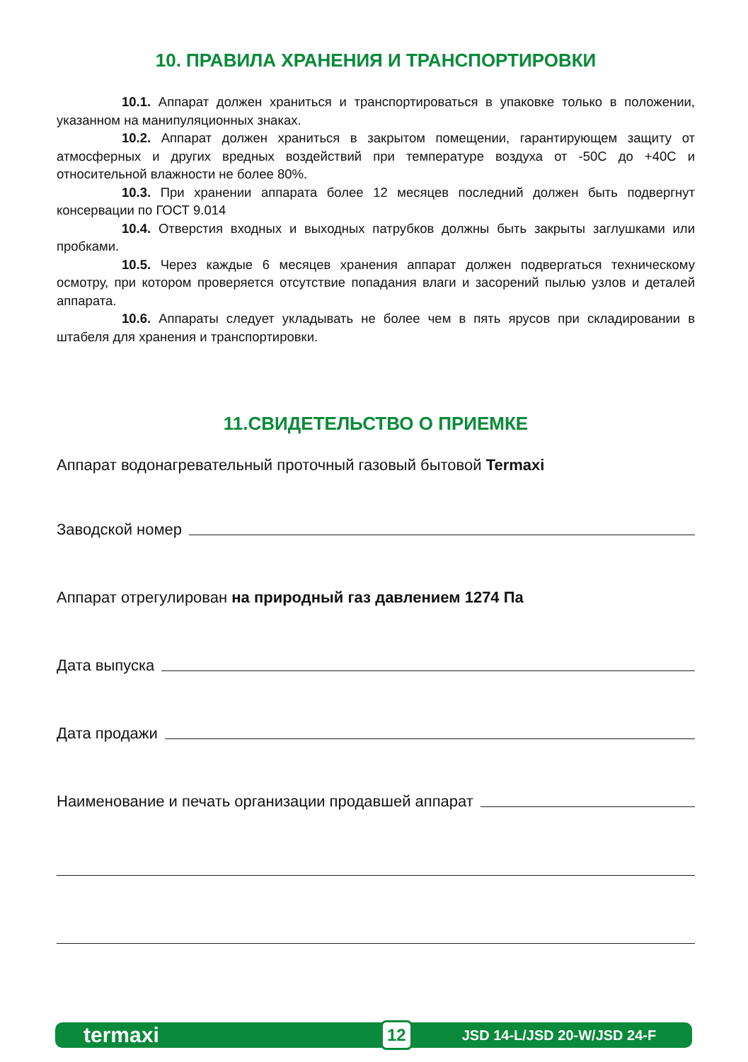10. ПРАВИЛА ХРАНЕНИЯ И ТРАНСПОРТИРОВКИ
10.1. Аппарат должен храниться и транспортироваться в упаковке только в положении, указанном на манипуляционных знаках.
10.2. Аппарат должен храниться в закрытом помещении, гарантирующем защиту от атмосферных и других вредных воздействий при температуре воздуха от -50С до +40С и относительной влажности не более 80%.
10.3. При хранении аппарата более 12 месяцев последний должен быть подвергнут консервации по ГОСТ 9.014
10.4. Отверстия входных и выходных патрубков должны быть закрыты заглушками или пробками.
10.5. Через каждые 6 месяцев хранения аппарат должен подвергаться техническому осмотру, при котором проверяется отсутствие попадания влаги и засорений пылью узлов и деталей аппарата.
10.6. Аппараты следует укладывать не более чем в пять ярусов при складировании в штабеля для хранения и транспортировки.
11.СВИДЕТЕЛЬСТВО О ПРИЕМКЕ
Аппарат водонагревательный проточный газовый бытовой Termaxi
Заводской номер
Аппарат отрегулирован на природный газ давлением 1274 Па
Дата выпуска
Дата продажи
Наименование и печать организации продавшей аппарат
termaxi 12 JSD 14-L/JSD 20-W/JSD 24-F